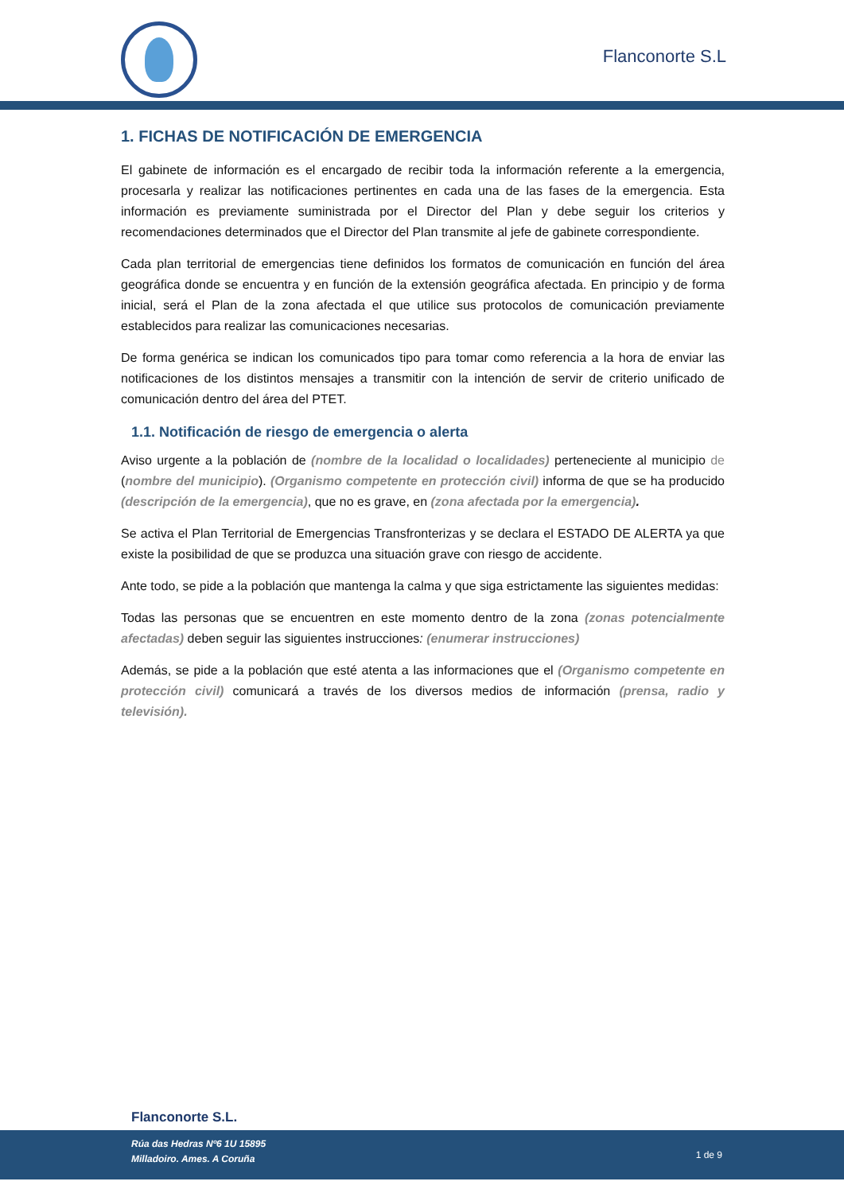Flanconorte S.L
1. FICHAS DE NOTIFICACIÓN DE EMERGENCIA
El gabinete de información es el encargado de recibir toda la información referente a la emergencia, procesarla y realizar las notificaciones pertinentes en cada una de las fases de la emergencia. Esta información es previamente suministrada por el Director del Plan y debe seguir los criterios y recomendaciones determinados que el Director del Plan transmite al jefe de gabinete correspondiente.
Cada plan territorial de emergencias tiene definidos los formatos de comunicación en función del área geográfica donde se encuentra y en función de la extensión geográfica afectada. En principio y de forma inicial, será el Plan de la zona afectada el que utilice sus protocolos de comunicación previamente establecidos para realizar las comunicaciones necesarias.
De forma genérica se indican los comunicados tipo para tomar como referencia a la hora de enviar las notificaciones de los distintos mensajes a transmitir con la intención de servir de criterio unificado de comunicación dentro del área del PTET.
1.1. Notificación de riesgo de emergencia o alerta
Aviso urgente a la población de (nombre de la localidad o localidades) perteneciente al municipio de (nombre del municipio). (Organismo competente en protección civil) informa de que se ha producido (descripción de la emergencia), que no es grave, en (zona afectada por la emergencia).
Se activa el Plan Territorial de Emergencias Transfronterizas y se declara el ESTADO DE ALERTA ya que existe la posibilidad de que se produzca una situación grave con riesgo de accidente.
Ante todo, se pide a la población que mantenga la calma y que siga estrictamente las siguientes medidas:
Todas las personas que se encuentren en este momento dentro de la zona (zonas potencialmente afectadas) deben seguir las siguientes instrucciones: (enumerar instrucciones)
Además, se pide a la población que esté atenta a las informaciones que el (Organismo competente en protección civil) comunicará a través de los diversos medios de información (prensa, radio y televisión).
Flanconorte S.L.
Rúa das Hedras Nº6 1U 15895
Milladoiro. Ames. A Coruña
1 de 9